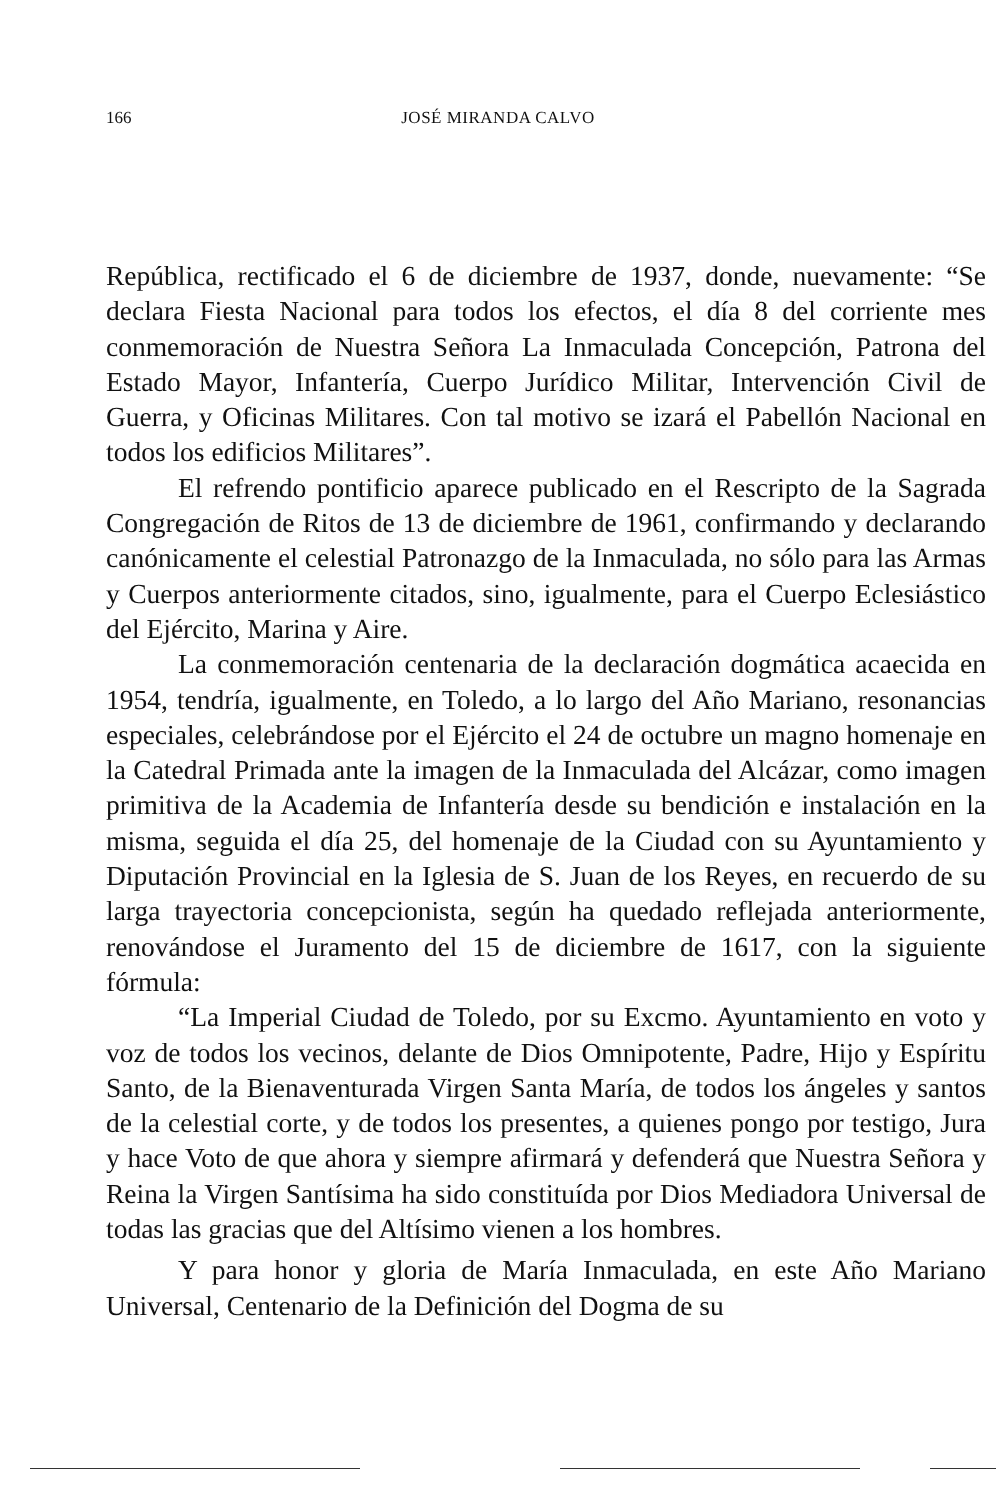166
JOSÉ MIRANDA CALVO
República, rectificado el 6 de diciembre de 1937, donde, nuevamente: “Se declara Fiesta Nacional para todos los efectos, el día 8 del corriente mes conmemoración de Nuestra Señora La Inmaculada Concepción, Patrona del Estado Mayor, Infantería, Cuerpo Jurídico Militar, Intervención Civil de Guerra, y Oficinas Militares. Con tal motivo se izará el Pabellón Nacional en todos los edificios Militares”.
El refrendo pontificio aparece publicado en el Rescripto de la Sagrada Congregación de Ritos de 13 de diciembre de 1961, confirmando y declarando canónicamente el celestial Patronazgo de la Inmaculada, no sólo para las Armas y Cuerpos anteriormente citados, sino, igualmente, para el Cuerpo Eclesiástico del Ejército, Marina y Aire.
La conmemoración centenaria de la declaración dogmática acaecida en 1954, tendría, igualmente, en Toledo, a lo largo del Año Mariano, resonancias especiales, celebrándose por el Ejército el 24 de octubre un magno homenaje en la Catedral Primada ante la imagen de la Inmaculada del Alcázar, como imagen primitiva de la Academia de Infantería desde su bendición e instalación en la misma, seguida el día 25, del homenaje de la Ciudad con su Ayuntamiento y Diputación Provincial en la Iglesia de S. Juan de los Reyes, en recuerdo de su larga trayectoria concepcionista, según ha quedado reflejada anteriormente, renovándose el Juramento del 15 de diciembre de 1617, con la siguiente fórmula:
“La Imperial Ciudad de Toledo, por su Excmo. Ayuntamiento en voto y voz de todos los vecinos, delante de Dios Omnipotente, Padre, Hijo y Espíritu Santo, de la Bienaventurada Virgen Santa María, de todos los ángeles y santos de la celestial corte, y de todos los presentes, a quienes pongo por testigo, Jura y hace Voto de que ahora y siempre afirmará y defenderá que Nuestra Señora y Reina la Virgen Santísima ha sido constituída por Dios Mediadora Universal de todas las gracias que del Altísimo vienen a los hombres.
Y para honor y gloria de María Inmaculada, en este Año Mariano Universal, Centenario de la Definición del Dogma de su